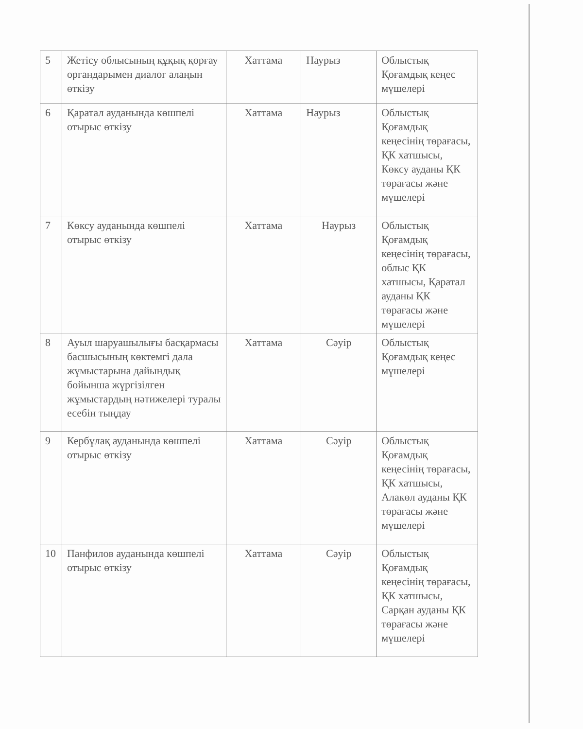| 5 | Жетісу облысының құқық қорғау органдарымен диалог алаңын өткізу | Хаттама | Наурыз | Облыстық Қоғамдық кеңес мүшелері |
| 6 | Қаратал ауданында көшпелі отырыс өткізу | Хаттама | Наурыз | Облыстық Қоғамдық кеңесінің төрағасы, ҚК хатшысы, Көксу ауданы ҚК төрағасы және мүшелері |
| 7 | Көксу ауданында көшпелі отырыс өткізу | Хаттама | Наурыз | Облыстық Қоғамдық кеңесінің төрағасы, облыс ҚК хатшысы, Қаратал ауданы ҚК төрағасы және мүшелері |
| 8 | Ауыл шаруашылығы басқармасы басшысының көктемгі дала жұмыстарына дайындық бойынша жүргізілген жұмыстардың нәтижелері туралы есебін тыңдау | Хаттама | Сәуір | Облыстық Қоғамдық кеңес мүшелері |
| 9 | Кербұлақ ауданында көшпелі отырыс өткізу | Хаттама | Сәуір | Облыстық Қоғамдық кеңесінің төрағасы, ҚК хатшысы, Алакөл ауданы ҚК төрағасы және мүшелері |
| 10 | Панфилов ауданында көшпелі отырыс өткізу | Хаттама | Сәуір | Облыстық Қоғамдық кеңесінің төрағасы, ҚК хатшысы, Сарқан ауданы ҚК төрағасы және мүшелері |